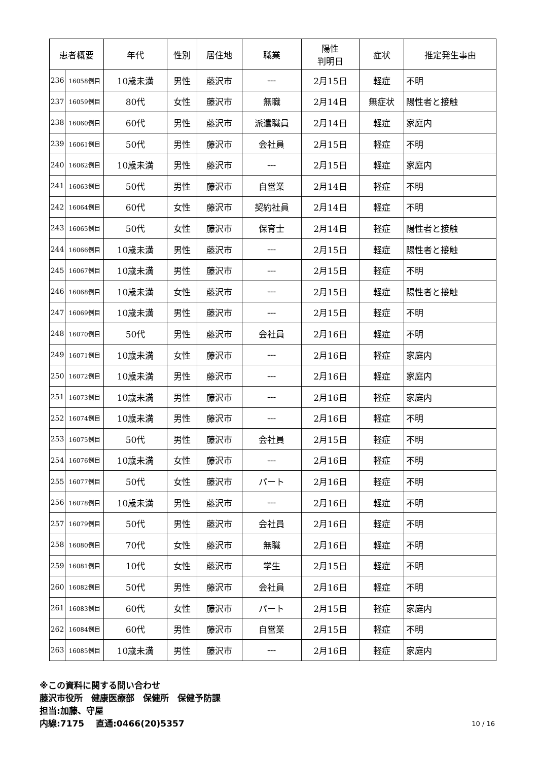| 患者概要 | | 年代 | 性別 | 居住地 | 職業 | 陽性 判明日 | 症状 | 推定発生事由 |
| --- | --- | --- | --- | --- | --- | --- | --- | --- |
| 236 | 16058例目 | 10歳未満 | 男性 | 藤沢市 | --- | 2月15日 | 軽症 | 不明 |
| 237 | 16059例目 | 80代 | 女性 | 藤沢市 | 無職 | 2月14日 | 無症状 | 陽性者と接触 |
| 238 | 16060例目 | 60代 | 男性 | 藤沢市 | 派遣職員 | 2月14日 | 軽症 | 家庭内 |
| 239 | 16061例目 | 50代 | 男性 | 藤沢市 | 会社員 | 2月15日 | 軽症 | 不明 |
| 240 | 16062例目 | 10歳未満 | 男性 | 藤沢市 | --- | 2月15日 | 軽症 | 家庭内 |
| 241 | 16063例目 | 50代 | 男性 | 藤沢市 | 自営業 | 2月14日 | 軽症 | 不明 |
| 242 | 16064例目 | 60代 | 女性 | 藤沢市 | 契約社員 | 2月14日 | 軽症 | 不明 |
| 243 | 16065例目 | 50代 | 女性 | 藤沢市 | 保育士 | 2月14日 | 軽症 | 陽性者と接触 |
| 244 | 16066例目 | 10歳未満 | 男性 | 藤沢市 | --- | 2月15日 | 軽症 | 陽性者と接触 |
| 245 | 16067例目 | 10歳未満 | 男性 | 藤沢市 | --- | 2月15日 | 軽症 | 不明 |
| 246 | 16068例目 | 10歳未満 | 女性 | 藤沢市 | --- | 2月15日 | 軽症 | 陽性者と接触 |
| 247 | 16069例目 | 10歳未満 | 男性 | 藤沢市 | --- | 2月15日 | 軽症 | 不明 |
| 248 | 16070例目 | 50代 | 男性 | 藤沢市 | 会社員 | 2月16日 | 軽症 | 不明 |
| 249 | 16071例目 | 10歳未満 | 女性 | 藤沢市 | --- | 2月16日 | 軽症 | 家庭内 |
| 250 | 16072例目 | 10歳未満 | 男性 | 藤沢市 | --- | 2月16日 | 軽症 | 家庭内 |
| 251 | 16073例目 | 10歳未満 | 男性 | 藤沢市 | --- | 2月16日 | 軽症 | 家庭内 |
| 252 | 16074例目 | 10歳未満 | 男性 | 藤沢市 | --- | 2月16日 | 軽症 | 不明 |
| 253 | 16075例目 | 50代 | 男性 | 藤沢市 | 会社員 | 2月15日 | 軽症 | 不明 |
| 254 | 16076例目 | 10歳未満 | 女性 | 藤沢市 | --- | 2月16日 | 軽症 | 不明 |
| 255 | 16077例目 | 50代 | 女性 | 藤沢市 | パート | 2月16日 | 軽症 | 不明 |
| 256 | 16078例目 | 10歳未満 | 男性 | 藤沢市 | --- | 2月16日 | 軽症 | 不明 |
| 257 | 16079例目 | 50代 | 男性 | 藤沢市 | 会社員 | 2月16日 | 軽症 | 不明 |
| 258 | 16080例目 | 70代 | 女性 | 藤沢市 | 無職 | 2月16日 | 軽症 | 不明 |
| 259 | 16081例目 | 10代 | 女性 | 藤沢市 | 学生 | 2月15日 | 軽症 | 不明 |
| 260 | 16082例目 | 50代 | 男性 | 藤沢市 | 会社員 | 2月16日 | 軽症 | 不明 |
| 261 | 16083例目 | 60代 | 女性 | 藤沢市 | パート | 2月15日 | 軽症 | 家庭内 |
| 262 | 16084例目 | 60代 | 男性 | 藤沢市 | 自営業 | 2月15日 | 軽症 | 不明 |
| 263 | 16085例目 | 10歳未満 | 男性 | 藤沢市 | --- | 2月16日 | 軽症 | 家庭内 |
※この資料に関する問い合わせ
藤沢市役所　健康医療部　保健所　保健予防課
担当:加藤、守屋
内線:7175　 直通:0466(20)5357
10 / 16